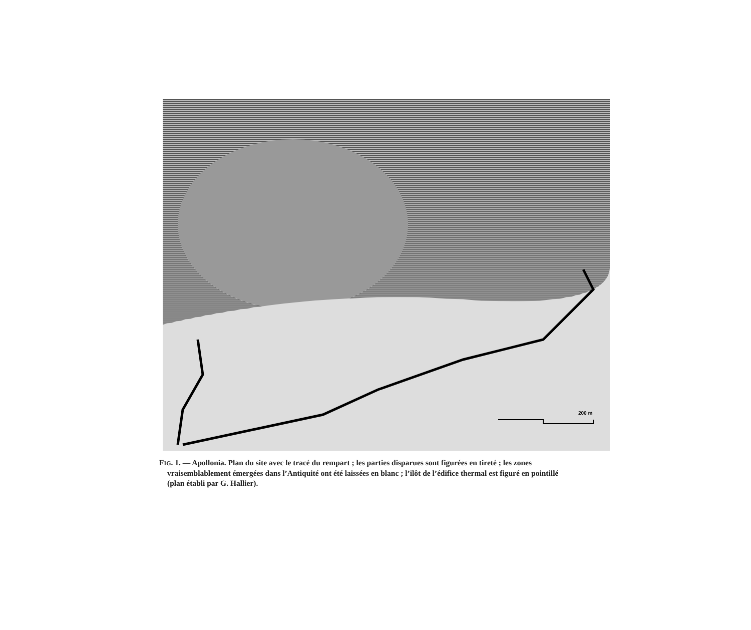200 m
FIG. 1. — Apollonia. Plan du site avec le tracé du rempart ; les parties disparues sont figurées en tireté ; les zones
vraisemblablement émergées dans l’Antiquité ont été laissées en blanc ; l’ilôt de l’édifice thermal est figuré en pointillé
(plan établi par G. Hallier).